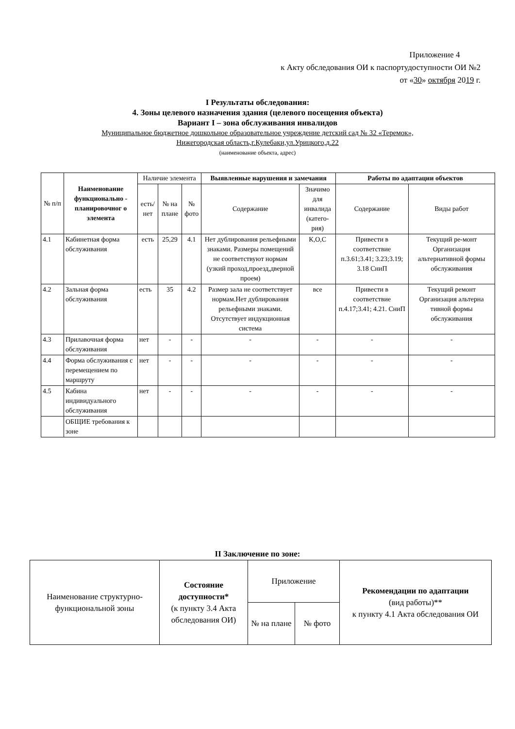Приложение 4
к Акту обследования ОИ к паспортудоступности ОИ №2
от «30» октября 2019 г.
I Результаты обследования:
4. Зоны целевого назначения здания (целевого посещения объекта)
Вариант I – зона обслуживания инвалидов
Муниципальное бюджетное дошкольное образовательное учреждение детский сад № 32 «Теремок»,
Нижегородская область,г.Кулебаки,ул.Урицкого,д.22
(наименование объекта, адрес)
| № п/п | Наименование функционально - планировочног о элемента | Наличие элемента | | | Выявленные нарушения и замечания | | Работы по адаптации объектов | |
| --- | --- | --- | --- | --- | --- | --- | --- | --- |
| | | есть/ нет | № на плане | № фото | Содержание | Значимо для инвалида (катего-рия) | Содержание | Виды работ |
| 4.1 | Кабинетная форма обслуживания | есть | 25,29 | 4.1 | Нет дублирования рельефными знаками. Размеры помещений не соответствуют нормам (узкий проход,проезд,дверной проем) | К,О,С | Привести в соответствие п.3.61;3.41; 3.23;3.19; 3.18 СниП | Текущий ре-монт Организация альтернативной формы обслуживания |
| 4.2 | Зальная форма обслуживания | есть | 35 | 4.2 | Размер зала не соответствует нормам.Нет дублирования рельефными знаками. Отсутствует индукционная система | все | Привести в соответствие п.4.17;3.41; 4.21. СниП | Текущий ремонт Организация альтерна тивной формы обслуживания |
| 4.3 | Прилавочная форма обслуживания | нет | - | - | - | - | - | - |
| 4.4 | Форма обслуживания с перемещением по маршруту | нет | - | - | - | - | - | - |
| 4.5 | Кабина индивидуального обслуживания | нет | - | - | - | - | - | - |
| | ОБЩИЕ требования к зоне | | | | | | | |
II Заключение по зоне:
| Наименование структурно-функциональной зоны | Состояние доступности* (к пункту 3.4 Акта обследования ОИ) | Приложение | | Рекомендации по адаптации (вид работы)** к пункту 4.1 Акта обследования ОИ |
| --- | --- | --- | --- | --- |
| | | № на плане | № фото | |